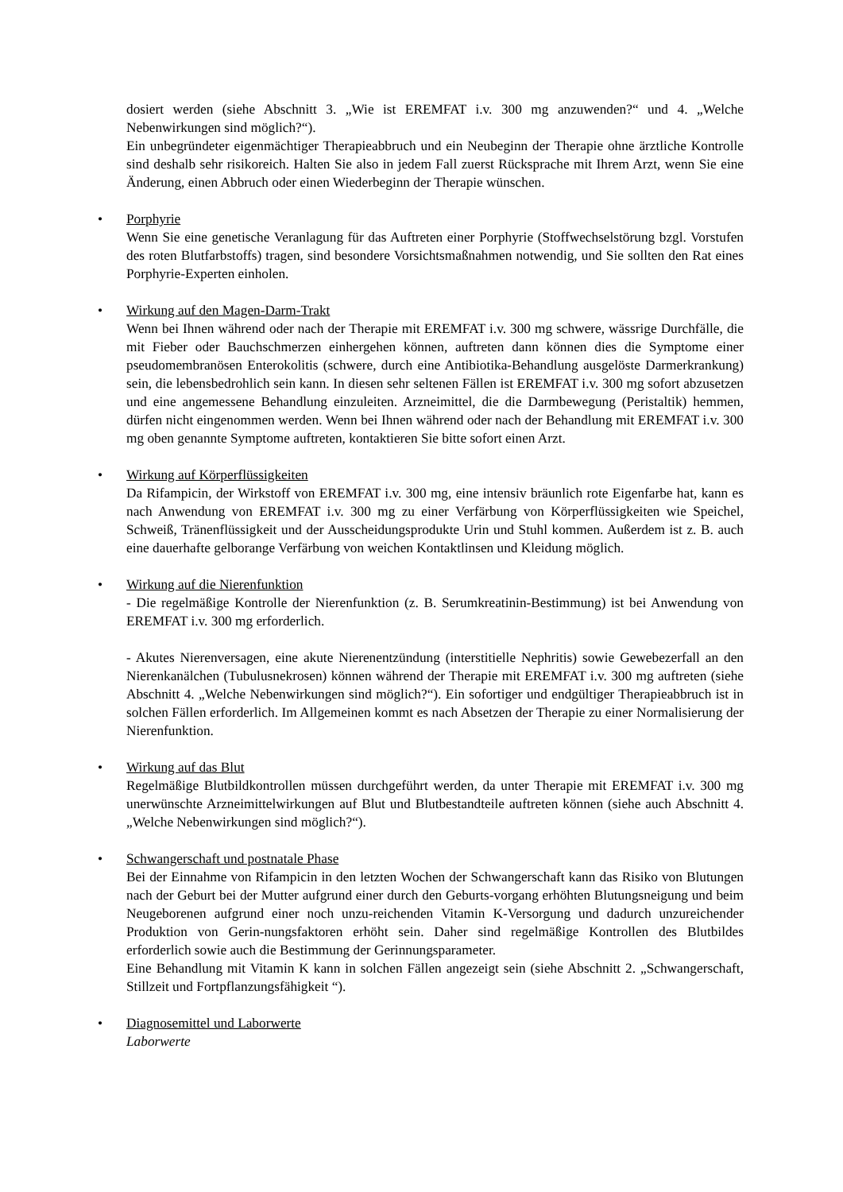dosiert werden (siehe Abschnitt 3. „Wie ist EREMFAT i.v. 300 mg anzuwenden?“ und 4. „Welche Nebenwirkungen sind möglich?“).
Ein unbegründeter eigenmächtiger Therapieabbruch und ein Neubeginn der Therapie ohne ärztliche Kontrolle sind deshalb sehr risikoreich. Halten Sie also in jedem Fall zuerst Rücksprache mit Ihrem Arzt, wenn Sie eine Änderung, einen Abbruch oder einen Wiederbeginn der Therapie wünschen.
•
Porphyrie
Wenn Sie eine genetische Veranlagung für das Auftreten einer Porphyrie (Stoffwechselstörung bzgl. Vorstufen des roten Blutfarbstoffs) tragen, sind besondere Vorsichtsmaßnahmen notwendig, und Sie sollten den Rat eines Porphyrie-Experten einholen.
•
Wirkung auf den Magen-Darm-Trakt
Wenn bei Ihnen während oder nach der Therapie mit EREMFAT i.v. 300 mg schwere, wässrige Durchfälle, die mit Fieber oder Bauchschmerzen einhergehen können, auftreten dann können dies die Symptome einer pseudomembranösen Enterokolitis (schwere, durch eine Antibiotika-Behandlung ausgelöste Darmerkrankung) sein, die lebensbedrohlich sein kann. In diesen sehr seltenen Fällen ist EREMFAT i.v. 300 mg sofort abzusetzen und eine angemessene Behandlung einzuleiten. Arzneimittel, die die Darmbewegung (Peristaltik) hemmen, dürfen nicht eingenommen werden. Wenn bei Ihnen während oder nach der Behandlung mit EREMFAT i.v. 300 mg oben genannte Symptome auftreten, kontaktieren Sie bitte sofort einen Arzt.
•
Wirkung auf Körperflüssigkeiten
Da Rifampicin, der Wirkstoff von EREMFAT i.v. 300 mg, eine intensiv bräunlich rote Eigenfarbe hat, kann es nach Anwendung von EREMFAT i.v. 300 mg zu einer Verfärbung von Körperflüssigkeiten wie Speichel, Schweiß, Tränenflüssigkeit und der Ausscheidungsprodukte Urin und Stuhl kommen. Außerdem ist z. B. auch eine dauerhafte gelborange Verfärbung von weichen Kontaktlinsen und Kleidung möglich.
•
Wirkung auf die Nierenfunktion
- Die regelmäßige Kontrolle der Nierenfunktion (z. B. Serumkreatinin-Bestimmung) ist bei Anwendung von EREMFAT i.v. 300 mg erforderlich.
- Akutes Nierenversagen, eine akute Nierenentzündung (interstitielle Nephritis) sowie Gewebezerfall an den Nierenkanälchen (Tubulusnekrosen) können während der Therapie mit EREMFAT i.v. 300 mg auftreten (siehe Abschnitt 4. „Welche Nebenwirkungen sind möglich?“). Ein sofortiger und endgültiger Therapieabbruch ist in solchen Fällen erforderlich. Im Allgemeinen kommt es nach Absetzen der Therapie zu einer Normalisierung der Nierenfunktion.
•
Wirkung auf das Blut
Regelmäßige Blutbildkontrollen müssen durchgeführt werden, da unter Therapie mit EREMFAT i.v. 300 mg unerwünschte Arzneimittelwirkungen auf Blut und Blutbestandteile auftreten können (siehe auch Abschnitt 4. „Welche Nebenwirkungen sind möglich?“).
•
Schwangerschaft und postnatale Phase
Bei der Einnahme von Rifampicin in den letzten Wochen der Schwangerschaft kann das Risiko von Blutungen nach der Geburt bei der Mutter aufgrund einer durch den Geburts-vorgang erhöhten Blutungsneigung und beim Neugeborenen aufgrund einer noch unzu-reichenden Vitamin K-Versorgung und dadurch unzureichender Produktion von Gerin-nungsfaktoren erhöht sein. Daher sind regelmäßige Kontrollen des Blutbildes erforderlich sowie auch die Bestimmung der Gerinnungsparameter.
Eine Behandlung mit Vitamin K kann in solchen Fällen angezeigt sein (siehe Abschnitt 2. „Schwangerschaft, Stillzeit und Fortpflanzungsfähigkeit “).
•
Diagnosemittel und Laborwerte
Laborwerte